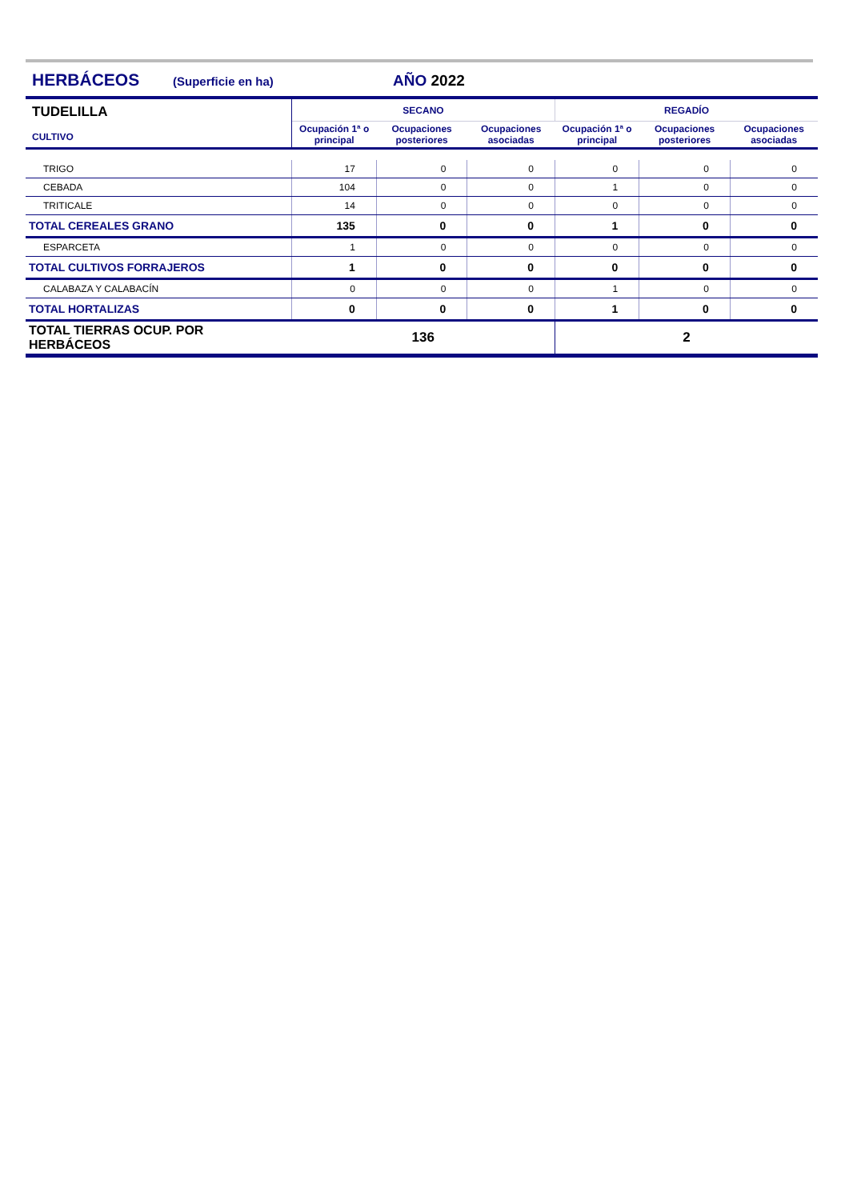HERBÁCEOS (Superficie en ha) AÑO 2022
| TUDELILLA CULTIVO | SECANO | | | REGADÍO | | |
| --- | --- | --- | --- | --- | --- | --- |
| | Ocupación 1ª o principal | Ocupaciones posteriores | Ocupaciones asociadas | Ocupación 1ª o principal | Ocupaciones posteriores | Ocupaciones asociadas |
| TRIGO | 17 | 0 | 0 | 0 | 0 | 0 |
| CEBADA | 104 | 0 | 0 | 1 | 0 | 0 |
| TRITICALE | 14 | 0 | 0 | 0 | 0 | 0 |
| TOTAL CEREALES GRANO | 135 | 0 | 0 | 1 | 0 | 0 |
| ESPARCETA | 1 | 0 | 0 | 0 | 0 | 0 |
| TOTAL CULTIVOS FORRAJEROS | 1 | 0 | 0 | 0 | 0 | 0 |
| CALABAZA Y CALABACÍN | 0 | 0 | 0 | 1 | 0 | 0 |
| TOTAL HORTALIZAS | 0 | 0 | 0 | 1 | 0 | 0 |
| TOTAL TIERRAS OCUP. POR HERBÁCEOS | 136 | | | 2 | | |